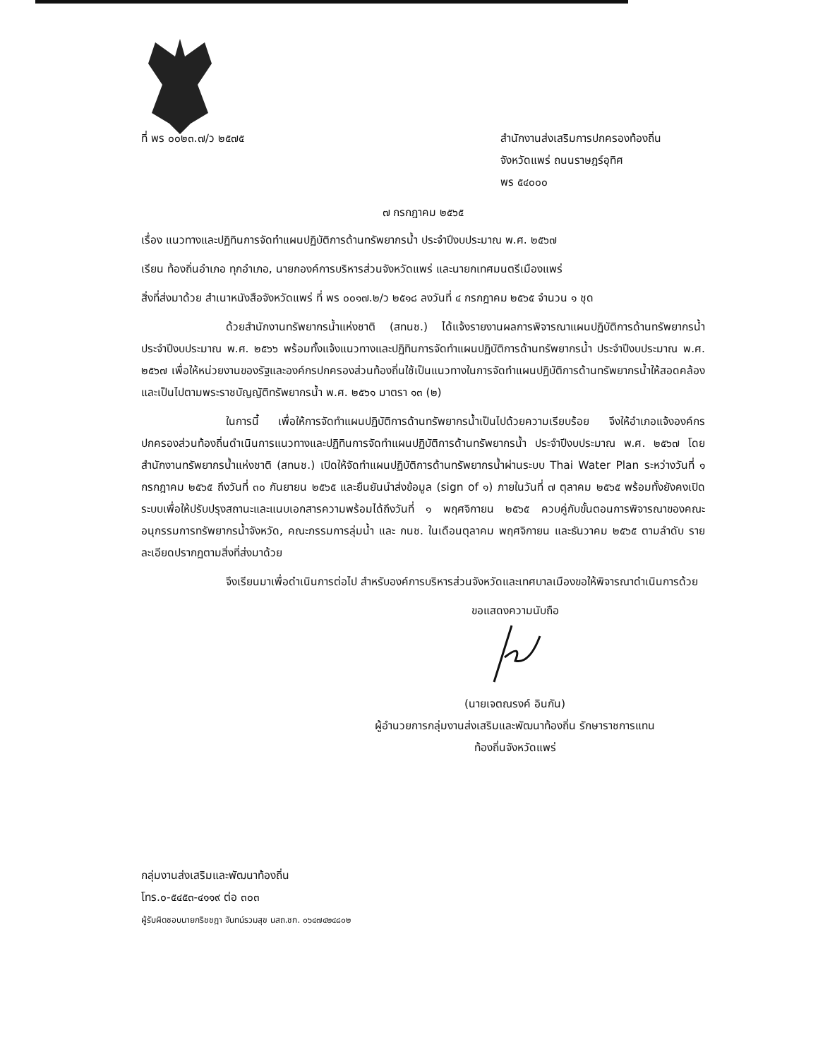ที่ พร ๐๐๒๓.๗/ว ๒๕๗๕ สำนักงานส่งเสริมการปกครองท้องถิ่น
จังหวัดแพร่ ถนนราษฎร์อุทิศ
พร ๕๔๐๐๐
๗ กรกฎาคม ๒๕๖๕
เรื่อง แนวทางและปฏิทินการจัดทำแผนปฏิบัติการด้านทรัพยากรน้ำ ประจำปีงบประมาณ พ.ศ. ๒๕๖๗
เรียน ท้องถิ่นอำเภอ ทุกอำเภอ, นายกองค์การบริหารส่วนจังหวัดแพร่ และนายกเทศมนตรีเมืองแพร่
สิ่งที่ส่งมาด้วย สำเนาหนังสือจังหวัดแพร่ ที่ พร ๐๐๑๗.๒/ว ๒๕๑๘ ลงวันที่ ๔ กรกฎาคม ๒๕๖๕ จำนวน ๑ ชุด
ด้วยสำนักงานทรัพยากรน้ำแห่งชาติ (สทนช.) ได้แจ้งรายงานผลการพิจารณาแผนปฏิบัติการด้านทรัพยากรน้ำ ประจำปีงบประมาณ พ.ศ. ๒๕๖๖ พร้อมทั้งแจ้งแนวทางและปฏิทินการจัดทำแผนปฏิบัติการด้านทรัพยากรน้ำ ประจำปีงบประมาณ พ.ศ. ๒๕๖๗ เพื่อให้หน่วยงานของรัฐและองค์กรปกครองส่วนท้องถิ่นใช้เป็นแนวทางในการจัดทำแผนปฏิบัติการด้านทรัพยากรน้ำให้สอดคล้องและเป็นไปตามพระราชบัญญัติทรัพยากรน้ำ พ.ศ. ๒๕๖๑ มาตรา ๑๓ (๒)
ในการนี้ เพื่อให้การจัดทำแผนปฏิบัติการด้านทรัพยากรน้ำเป็นไปด้วยความเรียบร้อย จึงให้อำเภอแจ้งองค์กรปกครองส่วนท้องถิ่นดำเนินการแนวทางและปฏิทินการจัดทำแผนปฏิบัติการด้านทรัพยากรน้ำ ประจำปีงบประมาณ พ.ศ. ๒๕๖๗ โดยสำนักงานทรัพยากรน้ำแห่งชาติ (สทนช.) เปิดให้จัดทำแผนปฏิบัติการด้านทรัพยากรน้ำผ่านระบบ Thai Water Plan ระหว่างวันที่ ๑ กรกฎาคม ๒๕๖๕ ถึงวันที่ ๓๐ กันยายน ๒๕๖๕ และยืนยันนำส่งข้อมูล (sign of ๑) ภายในวันที่ ๗ ตุลาคม ๒๕๖๕ พร้อมทั้งยังคงเปิดระบบเพื่อให้ปรับปรุงสถานะและแนบเอกสารความพร้อมได้ถึงวันที่ ๑ พฤศจิกายน ๒๕๖๕ ควบคู่กับขั้นตอนการพิจารณาของคณะอนุกรรมการทรัพยากรน้ำจังหวัด, คณะกรรมการลุ่มน้ำ และ กนช. ในเดือนตุลาคม พฤศจิกายน และธันวาคม ๒๕๖๕ ตามลำดับ รายละเอียดปรากฏตามสิ่งที่ส่งมาด้วย
จึงเรียนมาเพื่อดำเนินการต่อไป สำหรับองค์การบริหารส่วนจังหวัดและเทศบาลเมืองขอให้พิจารณาดำเนินการด้วย
ขอแสดงความนับถือ
(นายเจตณรงค์ อินกัน)
ผู้อำนวยการกลุ่มงานส่งเสริมและพัฒนาท้องถิ่น รักษาราชการแทน
ท้องถิ่นจังหวัดแพร่
กลุ่มงานส่งเสริมและพัฒนาท้องถิ่น
โทร.๐-๕๔๕๓-๔๑๑๙ ต่อ ๓๐๓
ผู้รับผิดชอบนายกริชชฎา จันทน์รวมสุข นสถ.ชก. ๐๖๔๗๔๒๔๘๐๒